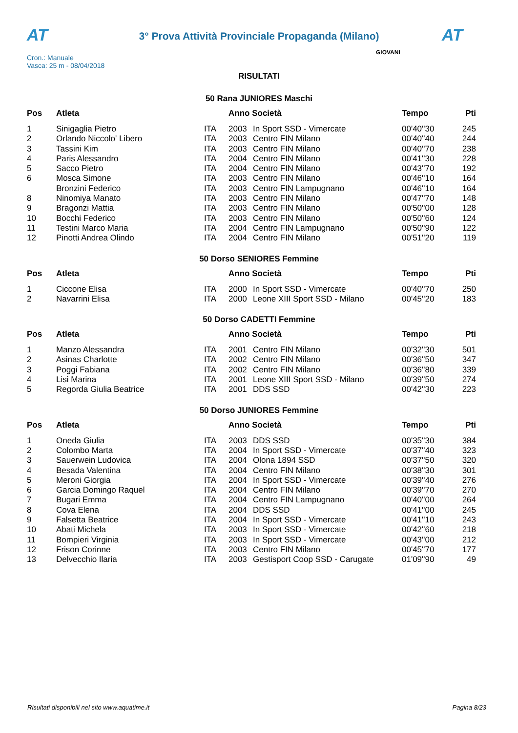AT
3° Prova Attività Provinciale Propaganda (Milano) AT
Cron.: Manuale
Vasca: 25 m - 08/04/2018
GIOVANI
RISULTATI
50 Rana JUNIORES Maschi
| Pos | Atleta | | Anno Società | | Tempo | Pti |
| --- | --- | --- | --- | --- | --- | --- |
| 1 | Sinigaglia Pietro | ITA | 2003 | In Sport SSD - Vimercate | 00'40''30 | 245 |
| 2 | Orlando Niccolo' Libero | ITA | 2003 | Centro FIN Milano | 00'40''40 | 244 |
| 3 | Tassini Kim | ITA | 2003 | Centro FIN Milano | 00'40''70 | 238 |
| 4 | Paris Alessandro | ITA | 2004 | Centro FIN Milano | 00'41''30 | 228 |
| 5 | Sacco Pietro | ITA | 2004 | Centro FIN Milano | 00'43''70 | 192 |
| 6 | Mosca Simone | ITA | 2003 | Centro FIN Milano | 00'46''10 | 164 |
| | Bronzini Federico | ITA | 2003 | Centro FIN Lampugnano | 00'46''10 | 164 |
| 8 | Ninomiya Manato | ITA | 2003 | Centro FIN Milano | 00'47''70 | 148 |
| 9 | Bragonzi Mattia | ITA | 2003 | Centro FIN Milano | 00'50''00 | 128 |
| 10 | Bocchi Federico | ITA | 2003 | Centro FIN Milano | 00'50''60 | 124 |
| 11 | Testini Marco Maria | ITA | 2004 | Centro FIN Lampugnano | 00'50''90 | 122 |
| 12 | Pinotti Andrea Olindo | ITA | 2004 | Centro FIN Milano | 00'51''20 | 119 |
50 Dorso SENIORES Femmine
| Pos | Atleta | | Anno Società | | Tempo | Pti |
| --- | --- | --- | --- | --- | --- | --- |
| 1 | Ciccone Elisa | ITA | 2000 | In Sport SSD - Vimercate | 00'40''70 | 250 |
| 2 | Navarrini Elisa | ITA | 2000 | Leone XIII Sport SSD - Milano | 00'45''20 | 183 |
50 Dorso CADETTI Femmine
| Pos | Atleta | | Anno Società | | Tempo | Pti |
| --- | --- | --- | --- | --- | --- | --- |
| 1 | Manzo Alessandra | ITA | 2001 | Centro FIN Milano | 00'32''30 | 501 |
| 2 | Asinas Charlotte | ITA | 2002 | Centro FIN Milano | 00'36''50 | 347 |
| 3 | Poggi Fabiana | ITA | 2002 | Centro FIN Milano | 00'36''80 | 339 |
| 4 | Lisi Marina | ITA | 2001 | Leone XIII Sport SSD - Milano | 00'39''50 | 274 |
| 5 | Regorda Giulia Beatrice | ITA | 2001 | DDS SSD | 00'42''30 | 223 |
50 Dorso JUNIORES Femmine
| Pos | Atleta | | Anno Società | | Tempo | Pti |
| --- | --- | --- | --- | --- | --- | --- |
| 1 | Oneda Giulia | ITA | 2003 | DDS SSD | 00'35''30 | 384 |
| 2 | Colombo Marta | ITA | 2004 | In Sport SSD - Vimercate | 00'37''40 | 323 |
| 3 | Sauerwein Ludovica | ITA | 2004 | Olona 1894 SSD | 00'37''50 | 320 |
| 4 | Besada Valentina | ITA | 2004 | Centro FIN Milano | 00'38''30 | 301 |
| 5 | Meroni Giorgia | ITA | 2004 | In Sport SSD - Vimercate | 00'39''40 | 276 |
| 6 | Garcia Domingo Raquel | ITA | 2004 | Centro FIN Milano | 00'39''70 | 270 |
| 7 | Bugari Emma | ITA | 2004 | Centro FIN Lampugnano | 00'40''00 | 264 |
| 8 | Cova Elena | ITA | 2004 | DDS SSD | 00'41''00 | 245 |
| 9 | Falsetta Beatrice | ITA | 2004 | In Sport SSD - Vimercate | 00'41''10 | 243 |
| 10 | Abati Michela | ITA | 2003 | In Sport SSD - Vimercate | 00'42''60 | 218 |
| 11 | Bompieri Virginia | ITA | 2003 | In Sport SSD - Vimercate | 00'43''00 | 212 |
| 12 | Frison Corinne | ITA | 2003 | Centro FIN Milano | 00'45''70 | 177 |
| 13 | Delvecchio Ilaria | ITA | 2003 | Gestisport Coop SSD - Carugate | 01'09''90 | 49 |
Risultati disponibili nel sito www.aquatime.it Pagina 8/23